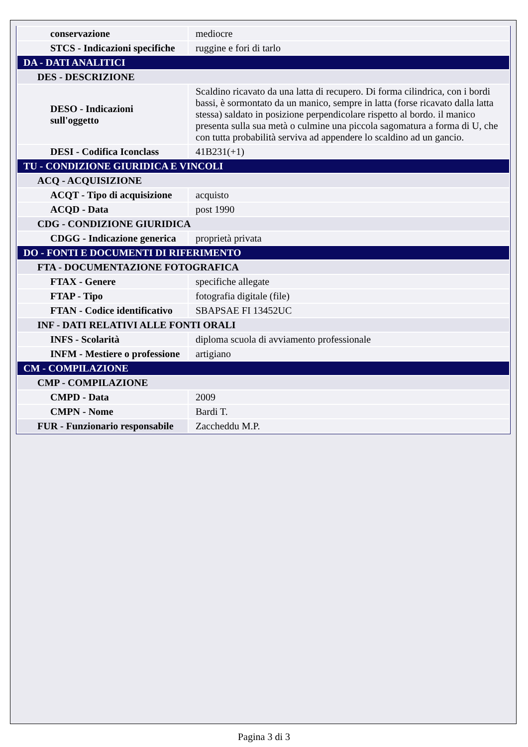| conservazione | mediocre |
| STCS - Indicazioni specifiche | ruggine e fori di tarlo |
| DA - DATI ANALITICI | |
| DES - DESCRIZIONE | |
| DESO - Indicazioni sull'oggetto | Scaldino ricavato da una latta di recupero. Di forma cilindrica, con i bordi bassi, è sormontato da un manico, sempre in latta (forse ricavato dalla latta stessa) saldato in posizione perpendicolare rispetto al bordo. il manico presenta sulla sua metà o culmine una piccola sagomatura a forma di U, che con tutta probabilità serviva ad appendere lo scaldino ad un gancio. |
| DESI - Codifica Iconclass | 41B231(+1) |
| TU - CONDIZIONE GIURIDICA E VINCOLI | |
| ACQ - ACQUISIZIONE | |
| ACQT - Tipo di acquisizione | acquisto |
| ACQD - Data | post 1990 |
| CDG - CONDIZIONE GIURIDICA | |
| CDGG - Indicazione generica | proprietà privata |
| DO - FONTI E DOCUMENTI DI RIFERIMENTO | |
| FTA - DOCUMENTAZIONE FOTOGRAFICA | |
| FTAX - Genere | specifiche allegate |
| FTAP - Tipo | fotografia digitale (file) |
| FTAN - Codice identificativo | SBAPSAE FI 13452UC |
| INF - DATI RELATIVI ALLE FONTI ORALI | |
| INFS - Scolarità | diploma scuola di avviamento professionale |
| INFM - Mestiere o professione | artigiano |
| CM - COMPILAZIONE | |
| CMP - COMPILAZIONE | |
| CMPD - Data | 2009 |
| CMPN - Nome | Bardi T. |
| FUR - Funzionario responsabile | Zaccheddu M.P. |
Pagina 3 di 3